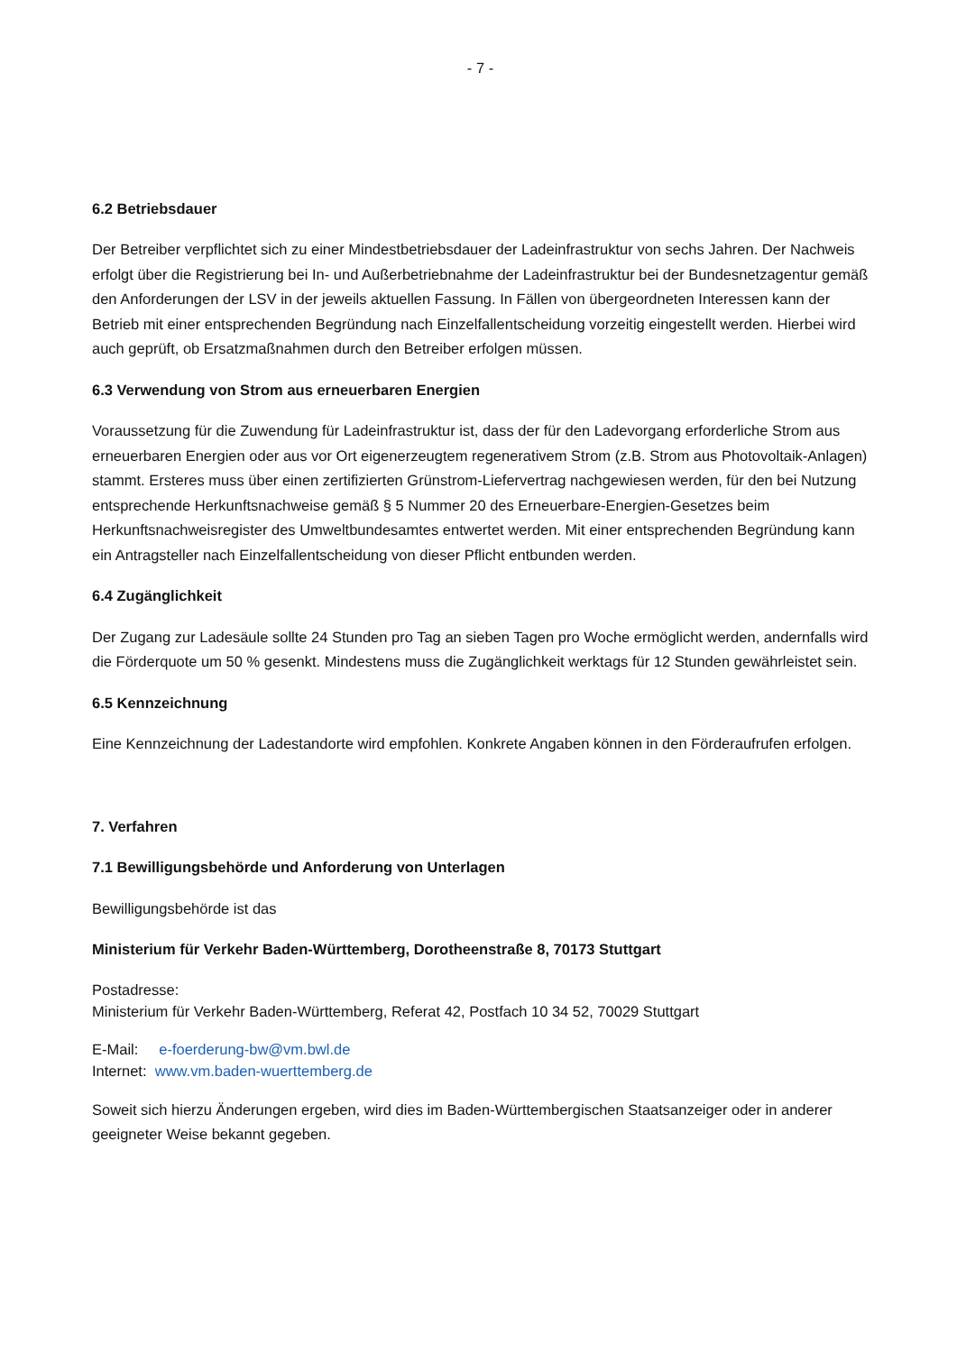- 7 -
6.2 Betriebsdauer
Der Betreiber verpflichtet sich zu einer Mindestbetriebsdauer der Ladeinfrastruktur von sechs Jahren. Der Nachweis erfolgt über die Registrierung bei In- und Außerbetriebnahme der Ladeinfrastruktur bei der Bundesnetzagentur gemäß den Anforderungen der LSV in der jeweils aktuellen Fassung. In Fällen von übergeordneten Interessen kann der Betrieb mit einer entsprechenden Begründung nach Einzelfallentscheidung vorzeitig eingestellt werden. Hierbei wird auch geprüft, ob Ersatzmaßnahmen durch den Betreiber erfolgen müssen.
6.3 Verwendung von Strom aus erneuerbaren Energien
Voraussetzung für die Zuwendung für Ladeinfrastruktur ist, dass der für den Ladevorgang erforderliche Strom aus erneuerbaren Energien oder aus vor Ort eigenerzeugtem regenerativem Strom (z.B. Strom aus Photovoltaik-Anlagen) stammt. Ersteres muss über einen zertifizierten Grünstrom-Liefervertrag nachgewiesen werden, für den bei Nutzung entsprechende Herkunftsnachweise gemäß § 5 Nummer 20 des Erneuerbare-Energien-Gesetzes beim Herkunftsnachweisregister des Umweltbundesamtes entwertet werden. Mit einer entsprechenden Begründung kann ein Antragsteller nach Einzelfallentscheidung von dieser Pflicht entbunden werden.
6.4 Zugänglichkeit
Der Zugang zur Ladesäule sollte 24 Stunden pro Tag an sieben Tagen pro Woche ermöglicht werden, andernfalls wird die Förderquote um 50 % gesenkt. Mindestens muss die Zugänglichkeit werktags für 12 Stunden gewährleistet sein.
6.5 Kennzeichnung
Eine Kennzeichnung der Ladestandorte wird empfohlen. Konkrete Angaben können in den Förderaufrufen erfolgen.
7. Verfahren
7.1 Bewilligungsbehörde und Anforderung von Unterlagen
Bewilligungsbehörde ist das
Ministerium für Verkehr Baden-Württemberg, Dorotheenstraße 8, 70173 Stuttgart
Postadresse:
Ministerium für Verkehr Baden-Württemberg, Referat 42, Postfach 10 34 52, 70029 Stuttgart
E-Mail: e-foerderung-bw@vm.bwl.de
Internet: www.vm.baden-wuerttemberg.de
Soweit sich hierzu Änderungen ergeben, wird dies im Baden-Württembergischen Staatsanzeiger oder in anderer geeigneter Weise bekannt gegeben.